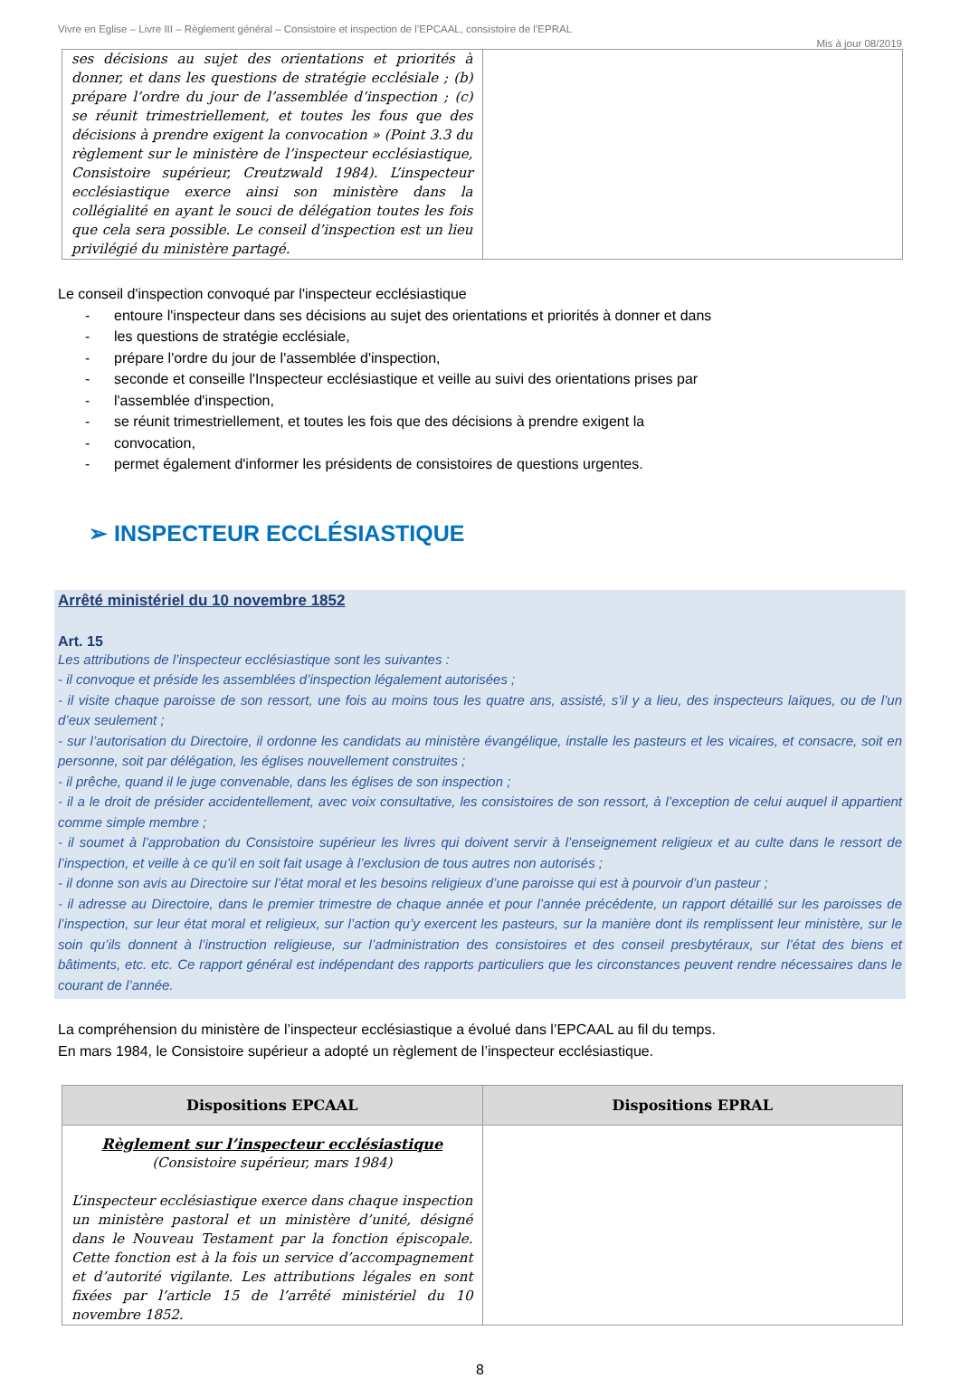Vivre en Eglise – Livre III – Règlement général – Consistoire et inspection de l’EPCAAL, consistoire de l’EPRAL
Mis à jour 08/2019
| ses décisions au sujet des orientations et priorités à donner, et dans les questions de stratégie ecclésiale ; (b) prépare l’ordre du jour de l’assemblée d’inspection ; (c) se réunit trimestriellement, et toutes les fous que des décisions à prendre exigent la convocation » (Point 3.3 du règlement sur le ministère de l’inspecteur ecclésiastique, Consistoire supérieur, Creutzwald 1984). L’inspecteur ecclésiastique exerce ainsi son ministère dans la collégialité en ayant le souci de délégation toutes les fois que cela sera possible. Le conseil d’inspection est un lieu privilégié du ministère partagé. | |
Le conseil d'inspection convoqué par l'inspecteur ecclésiastique
- entoure l'inspecteur dans ses décisions au sujet des orientations et priorités à donner et dans
- les questions de stratégie ecclésiale,
- prépare l'ordre du jour de l'assemblée d'inspection,
- seconde et conseille l'Inspecteur ecclésiastique et veille au suivi des orientations prises par
- l'assemblée d'inspection,
- se réunit trimestriellement, et toutes les fois que des décisions à prendre exigent la
- convocation,
- permet également d'informer les présidents de consistoires de questions urgentes.
➢ INSPECTEUR ECCLÉSIASTIQUE
Arrêté ministériel du 10 novembre 1852
Art. 15
Les attributions de l’inspecteur ecclésiastique sont les suivantes :
- il convoque et préside les assemblées d’inspection légalement autorisées ;
- il visite chaque paroisse de son ressort, une fois au moins tous les quatre ans, assisté, s’il y a lieu, des inspecteurs laïques, ou de l’un d’eux seulement ;
- sur l’autorisation du Directoire, il ordonne les candidats au ministère évangélique, installe les pasteurs et les vicaires, et consacre, soit en personne, soit par délégation, les églises nouvellement construites ;
- il prêche, quand il le juge convenable, dans les églises de son inspection ;
- il a le droit de présider accidentellement, avec voix consultative, les consistoires de son ressort, à l’exception de celui auquel il appartient comme simple membre ;
- il soumet à l’approbation du Consistoire supérieur les livres qui doivent servir à l’enseignement religieux et au culte dans le ressort de l’inspection, et veille à ce qu’il en soit fait usage à l’exclusion de tous autres non autorisés ;
- il donne son avis au Directoire sur l’état moral et les besoins religieux d’une paroisse qui est à pourvoir d’un pasteur ;
- il adresse au Directoire, dans le premier trimestre de chaque année et pour l’année précédente, un rapport détaillé sur les paroisses de l’inspection, sur leur état moral et religieux, sur l’action qu’y exercent les pasteurs, sur la manière dont ils remplissent leur ministère, sur le soin qu’ils donnent à l’instruction religieuse, sur l’administration des consistoires et des conseil presbytéraux, sur l’état des biens et bâtiments, etc. etc. Ce rapport général est indépendant des rapports particuliers que les circonstances peuvent rendre nécessaires dans le courant de l’année.
La compréhension du ministère de l’inspecteur ecclésiastique a évolué dans l’EPCAAL au fil du temps.
En mars 1984, le Consistoire supérieur a adopté un règlement de l’inspecteur ecclésiastique.
| Dispositions EPCAAL | Dispositions EPRAL |
| --- | --- |
| Règlement sur l’inspecteur ecclésiastique (Consistoire supérieur, mars 1984) L’inspecteur ecclésiastique exerce dans chaque inspection un ministère pastoral et un ministère d’unité, désigné dans le Nouveau Testament par la fonction épiscopale. Cette fonction est à la fois un service d’accompagnement et d’autorité vigilante. Les attributions légales en sont fixées par l’article 15 de l’arrêté ministériel du 10 novembre 1852. | |
8